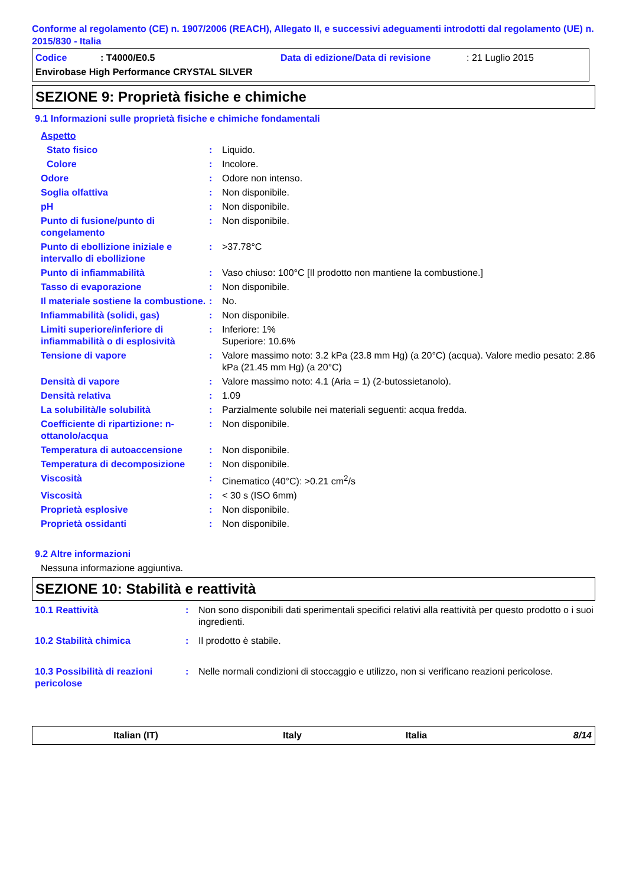Conforme al regolamento (CE) n. 1907/2006 (REACH), Allegato II, e successivi adeguamenti introdotti dal regolamento (UE) n. 2015/830 - Italia
Codice: T4000/E0.5 Data di edizione/Data di revisione: 21 Luglio 2015
Envirobase High Performance CRYSTAL SILVER
SEZIONE 9: Proprietà fisiche e chimiche
9.1 Informazioni sulle proprietà fisiche e chimiche fondamentali
| Aspetto | | |
| Stato fisico | : | Liquido. |
| Colore | : | Incolore. |
| Odore | : | Odore non intenso. |
| Soglia olfattiva | : | Non disponibile. |
| pH | : | Non disponibile. |
| Punto di fusione/punto di congelamento | : | Non disponibile. |
| Punto di ebollizione iniziale e intervallo di ebollizione | : | >37.78°C |
| Punto di infiammabilità | : | Vaso chiuso: 100°C [Il prodotto non mantiene la combustione.] |
| Tasso di evaporazione | : | Non disponibile. |
| Il materiale sostiene la combustione. | : | No. |
| Infiammabilità (solidi, gas) | : | Non disponibile. |
| Limiti superiore/inferiore di infiammabilità o di esplosività | : | Inferiore: 1% Superiore: 10.6% |
| Tensione di vapore | : | Valore massimo noto: 3.2 kPa (23.8 mm Hg) (a 20°C) (acqua). Valore medio pesato: 2.86 kPa (21.45 mm Hg) (a 20°C) |
| Densità di vapore | : | Valore massimo noto: 4.1 (Aria = 1) (2-butossietanolo). |
| Densità relativa | : | 1.09 |
| La solubilità/le solubilità | : | Parzialmente solubile nei materiali seguenti: acqua fredda. |
| Coefficiente di ripartizione: n-ottanolo/acqua | : | Non disponibile. |
| Temperatura di autoaccensione | : | Non disponibile. |
| Temperatura di decomposizione | : | Non disponibile. |
| Viscosità | : | Cinematico (40°C): >0.21 cm<sup>2</sup>/s |
| Viscosità | : | < 30 s (ISO 6mm) |
| Proprietà esplosive | : | Non disponibile. |
| Proprietà ossidanti | : | Non disponibile. |
9.2 Altre informazioni
Nessuna informazione aggiuntiva.
SEZIONE 10: Stabilità e reattività
| 10.1 Reattività | : | Non sono disponibili dati sperimentali specifici relativi alla reattività per questo prodotto o i suoi ingredienti. |
| 10.2 Stabilità chimica | : | Il prodotto è stabile. |
| 10.3 Possibilità di reazioni pericolose | : | Nelle normali condizioni di stoccaggio e utilizzo, non si verificano reazioni pericolose. |
Italian (IT) Italy Italia 8/14